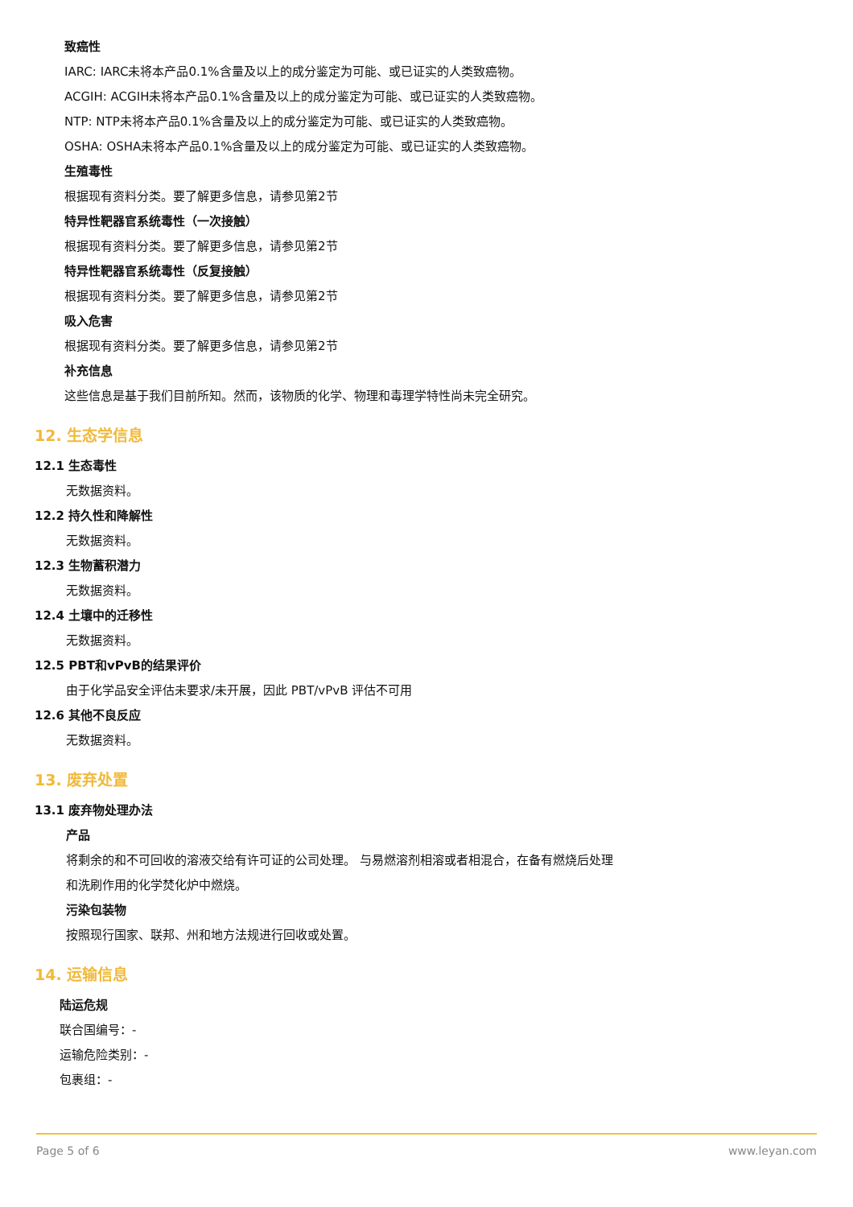致癌性
IARC: IARC未将本产品0.1%含量及以上的成分鉴定为可能、或已证实的人类致癌物。
ACGIH: ACGIH未将本产品0.1%含量及以上的成分鉴定为可能、或已证实的人类致癌物。
NTP: NTP未将本产品0.1%含量及以上的成分鉴定为可能、或已证实的人类致癌物。
OSHA: OSHA未将本产品0.1%含量及以上的成分鉴定为可能、或已证实的人类致癌物。
生殖毒性
根据现有资料分类。要了解更多信息，请参见第2节
特异性靶器官系统毒性（一次接触）
根据现有资料分类。要了解更多信息，请参见第2节
特异性靶器官系统毒性（反复接触）
根据现有资料分类。要了解更多信息，请参见第2节
吸入危害
根据现有资料分类。要了解更多信息，请参见第2节
补充信息
这些信息是基于我们目前所知。然而，该物质的化学、物理和毒理学特性尚未完全研究。
12. 生态学信息
12.1 生态毒性
无数据资料。
12.2 持久性和降解性
无数据资料。
12.3 生物蓄积潜力
无数据资料。
12.4 土壤中的迁移性
无数据资料。
12.5 PBT和vPvB的结果评价
由于化学品安全评估未要求/未开展，因此 PBT/vPvB 评估不可用
12.6 其他不良反应
无数据资料。
13. 废弃处置
13.1 废弃物处理办法
产品
将剩余的和不可回收的溶液交给有许可证的公司处理。 与易燃溶剂相溶或者相混合，在备有燃烧后处理
和洗刷作用的化学焚化炉中燃烧。
污染包装物
按照现行国家、联邦、州和地方法规进行回收或处置。
14. 运输信息
陆运危规
联合国编号：-
运输危险类别：-
包裹组：-
Page 5 of 6 www.leyan.com